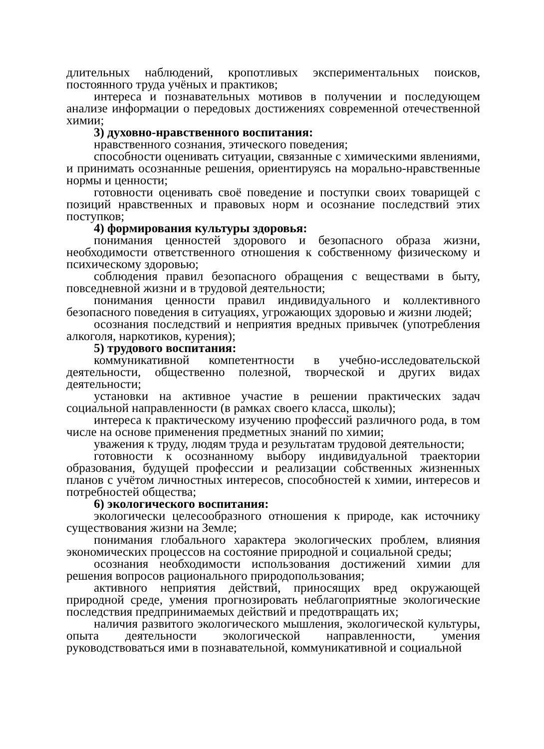длительных наблюдений, кропотливых экспериментальных поисков, постоянного труда учёных и практиков;
интереса и познавательных мотивов в получении и последующем анализе информации о передовых достижениях современной отечественной химии;
3) духовно-нравственного воспитания:
нравственного сознания, этического поведения;
способности оценивать ситуации, связанные с химическими явлениями, и принимать осознанные решения, ориентируясь на морально-нравственные нормы и ценности;
готовности оценивать своё поведение и поступки своих товарищей с позиций нравственных и правовых норм и осознание последствий этих поступков;
4) формирования культуры здоровья:
понимания ценностей здорового и безопасного образа жизни, необходимости ответственного отношения к собственному физическому и психическому здоровью;
соблюдения правил безопасного обращения с веществами в быту, повседневной жизни и в трудовой деятельности;
понимания ценности правил индивидуального и коллективного безопасного поведения в ситуациях, угрожающих здоровью и жизни людей;
осознания последствий и неприятия вредных привычек (употребления алкоголя, наркотиков, курения);
5) трудового воспитания:
коммуникативной компетентности в учебно-исследовательской деятельности, общественно полезной, творческой и других видах деятельности;
установки на активное участие в решении практических задач социальной направленности (в рамках своего класса, школы);
интереса к практическому изучению профессий различного рода, в том числе на основе применения предметных знаний по химии;
уважения к труду, людям труда и результатам трудовой деятельности;
готовности к осознанному выбору индивидуальной траектории образования, будущей профессии и реализации собственных жизненных планов с учётом личностных интересов, способностей к химии, интересов и потребностей общества;
6) экологического воспитания:
экологически целесообразного отношения к природе, как источнику существования жизни на Земле;
понимания глобального характера экологических проблем, влияния экономических процессов на состояние природной и социальной среды;
осознания необходимости использования достижений химии для решения вопросов рационального природопользования;
активного неприятия действий, приносящих вред окружающей природной среде, умения прогнозировать неблагоприятные экологические последствия предпринимаемых действий и предотвращать их;
наличия развитого экологического мышления, экологической культуры, опыта деятельности экологической направленности, умения руководствоваться ими в познавательной, коммуникативной и социальной